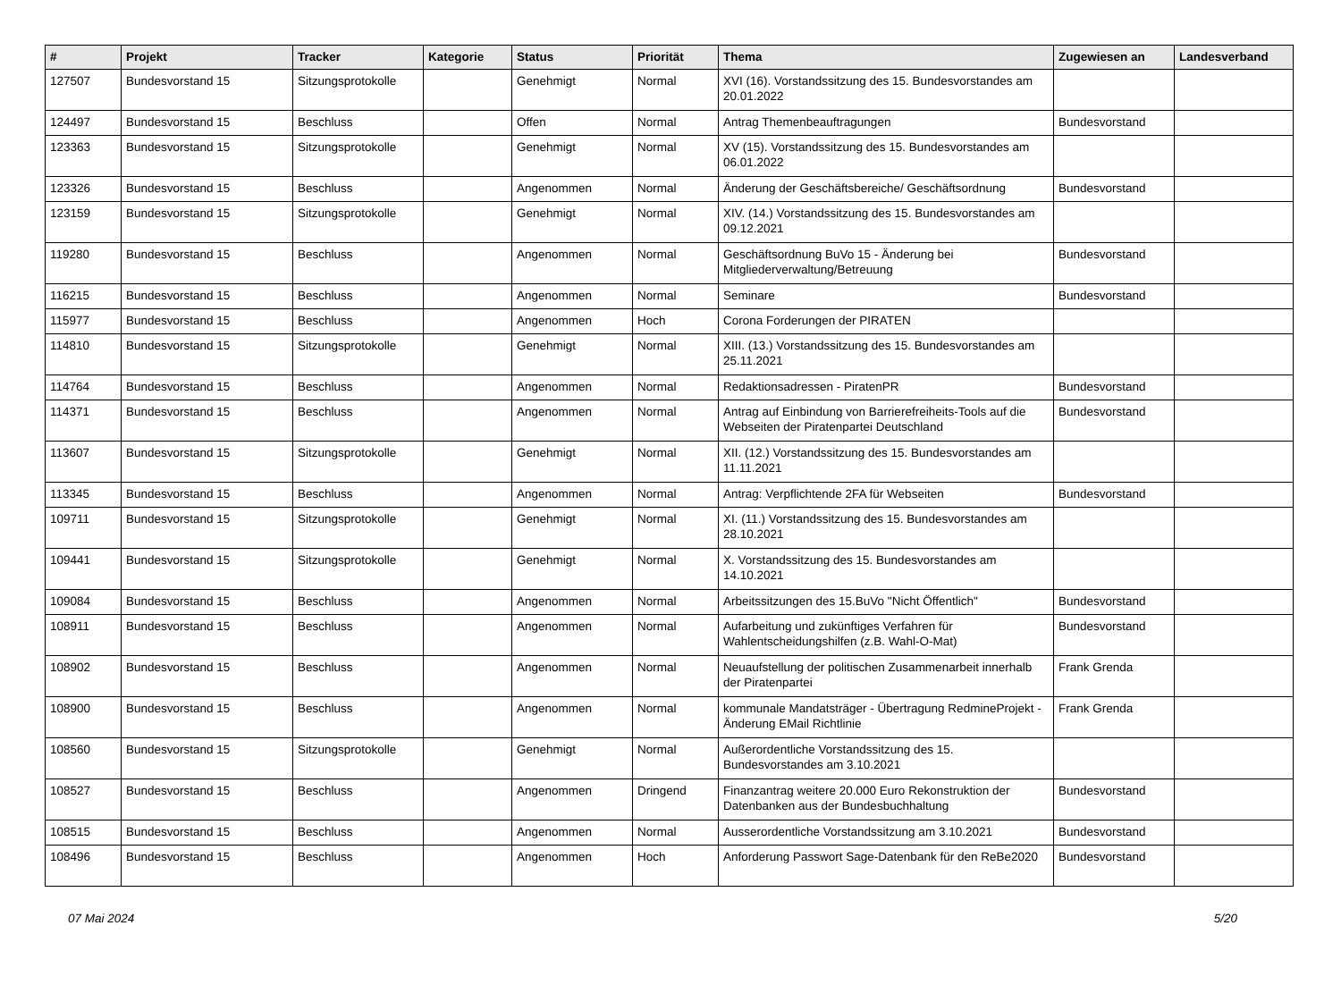| # | Projekt | Tracker | Kategorie | Status | Priorität | Thema | Zugewiesen an | Landesverband |
| --- | --- | --- | --- | --- | --- | --- | --- | --- |
| 127507 | Bundesvorstand 15 | Sitzungsprotokolle | | Genehmigt | Normal | XVI (16). Vorstandssitzung des 15. Bundesvorstandes am 20.01.2022 | | |
| 124497 | Bundesvorstand 15 | Beschluss | | Offen | Normal | Antrag Themenbeauftragungen | Bundesvorstand | |
| 123363 | Bundesvorstand 15 | Sitzungsprotokolle | | Genehmigt | Normal | XV (15). Vorstandssitzung des 15. Bundesvorstandes am 06.01.2022 | | |
| 123326 | Bundesvorstand 15 | Beschluss | | Angenommen | Normal | Änderung der Geschäftsbereiche/ Geschäftsordnung | Bundesvorstand | |
| 123159 | Bundesvorstand 15 | Sitzungsprotokolle | | Genehmigt | Normal | XIV. (14.) Vorstandssitzung des 15. Bundesvorstandes am 09.12.2021 | | |
| 119280 | Bundesvorstand 15 | Beschluss | | Angenommen | Normal | Geschäftsordnung BuVo 15 - Änderung bei Mitgliederverwaltung/Betreuung | Bundesvorstand | |
| 116215 | Bundesvorstand 15 | Beschluss | | Angenommen | Normal | Seminare | Bundesvorstand | |
| 115977 | Bundesvorstand 15 | Beschluss | | Angenommen | Hoch | Corona Forderungen der PIRATEN | | |
| 114810 | Bundesvorstand 15 | Sitzungsprotokolle | | Genehmigt | Normal | XIII. (13.) Vorstandssitzung des 15. Bundesvorstandes am 25.11.2021 | | |
| 114764 | Bundesvorstand 15 | Beschluss | | Angenommen | Normal | Redaktionsadressen - PiratenPR | Bundesvorstand | |
| 114371 | Bundesvorstand 15 | Beschluss | | Angenommen | Normal | Antrag auf Einbindung von Barrierefreiheits-Tools auf die Webseiten der Piratenpartei Deutschland | Bundesvorstand | |
| 113607 | Bundesvorstand 15 | Sitzungsprotokolle | | Genehmigt | Normal | XII. (12.) Vorstandssitzung des 15. Bundesvorstandes am 11.11.2021 | | |
| 113345 | Bundesvorstand 15 | Beschluss | | Angenommen | Normal | Antrag: Verpflichtende 2FA für Webseiten | Bundesvorstand | |
| 109711 | Bundesvorstand 15 | Sitzungsprotokolle | | Genehmigt | Normal | XI. (11.) Vorstandssitzung des 15. Bundesvorstandes am 28.10.2021 | | |
| 109441 | Bundesvorstand 15 | Sitzungsprotokolle | | Genehmigt | Normal | X. Vorstandssitzung des 15. Bundesvorstandes am 14.10.2021 | | |
| 109084 | Bundesvorstand 15 | Beschluss | | Angenommen | Normal | Arbeitssitzungen des 15.BuVo "Nicht Öffentlich" | Bundesvorstand | |
| 108911 | Bundesvorstand 15 | Beschluss | | Angenommen | Normal | Aufarbeitung und zukünftiges Verfahren für Wahlentscheidungshilfen (z.B. Wahl-O-Mat) | Bundesvorstand | |
| 108902 | Bundesvorstand 15 | Beschluss | | Angenommen | Normal | Neuaufstellung der politischen Zusammenarbeit innerhalb der Piratenpartei | Frank Grenda | |
| 108900 | Bundesvorstand 15 | Beschluss | | Angenommen | Normal | kommunale Mandatsträger - Übertragung RedmineProjekt - Änderung EMail Richtlinie | Frank Grenda | |
| 108560 | Bundesvorstand 15 | Sitzungsprotokolle | | Genehmigt | Normal | Außerordentliche Vorstandssitzung des 15. Bundesvorstandes am 3.10.2021 | | |
| 108527 | Bundesvorstand 15 | Beschluss | | Angenommen | Dringend | Finanzantrag weitere 20.000 Euro Rekonstruktion der Datenbanken aus der Bundesbuchhaltung | Bundesvorstand | |
| 108515 | Bundesvorstand 15 | Beschluss | | Angenommen | Normal | Ausserordentliche Vorstandssitzung am 3.10.2021 | Bundesvorstand | |
| 108496 | Bundesvorstand 15 | Beschluss | | Angenommen | Hoch | Anforderung Passwort Sage-Datenbank für den ReBe2020 | Bundesvorstand | |
07 Mai 2024 5/20